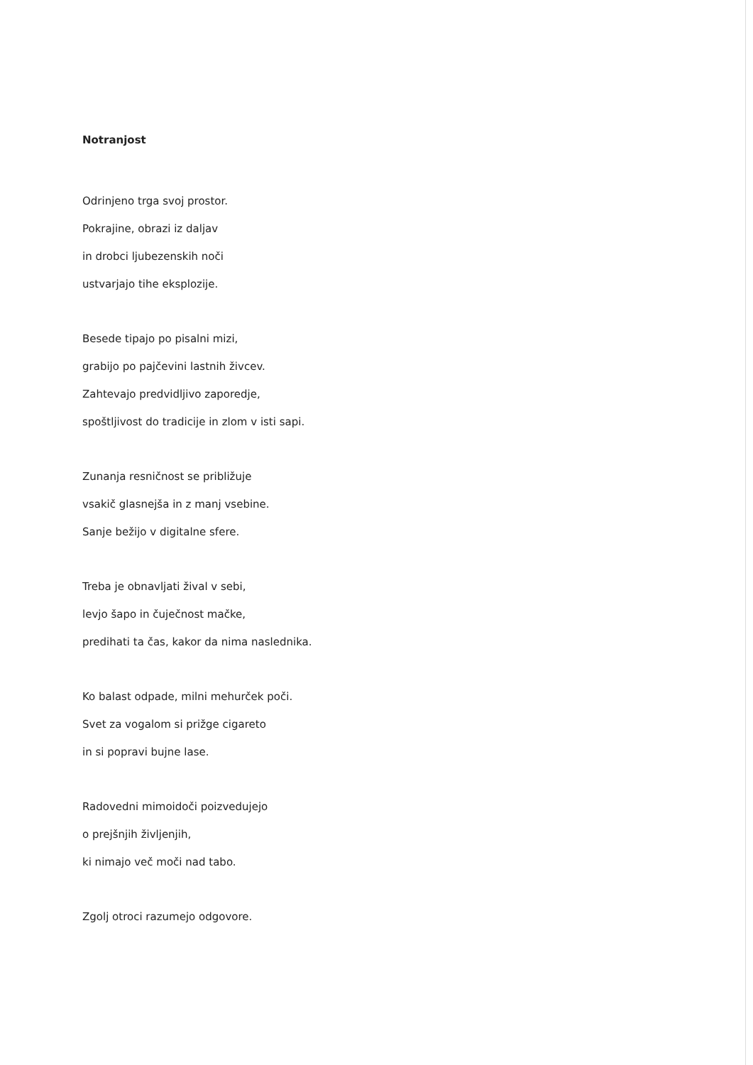Notranjost
Odrinjeno trga svoj prostor.
Pokrajine, obrazi iz daljav
in drobci ljubezenskih noči
ustvarjajo tihe eksplozije.
Besede tipajo po pisalni mizi,
grabijo po pajčevini lastnih živcev.
Zahtevajo predvidljivo zaporedje,
spoštljivost do tradicije in zlom v isti sapi.
Zunanja resničnost se približuje
vsakič glasnejša in z manj vsebine.
Sanje bežijo v digitalne sfere.
Treba je obnavljati žival v sebi,
levjo šapo in čuječnost mačke,
predihati ta čas, kakor da nima naslednika.
Ko balast odpade, milni mehurček poči.
Svet za vogalom si prižge cigareto
in si popravi bujne lase.
Radovedni mimoidoči poizvedujejo
o prejšnjih življenjih,
ki nimajo več moči nad tabo.
Zgolj otroci razumejo odgovore.